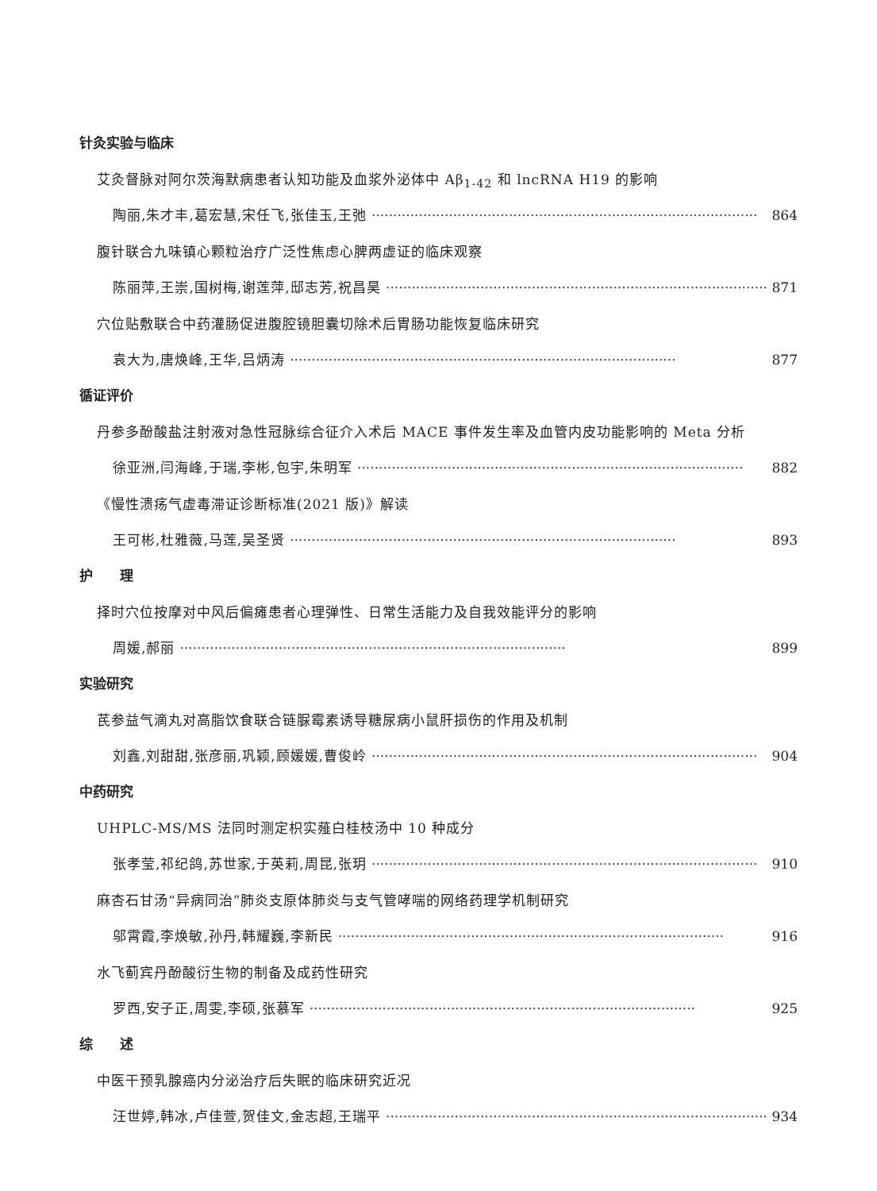针灸实验与临床
艾灸督脉对阿尔茨海默病患者认知功能及血浆外泌体中 Aβ<sub>1-42</sub> 和 lncRNA H19 的影响
陶丽,朱才丰,葛宏慧,宋任飞,张佳玉,王弛 ·························································································· 864
腹针联合九味镇心颗粒治疗广泛性焦虑心脾两虚证的临床观察
陈丽萍,王崇,国树梅,谢莲萍,邸志芳,祝昌昊 ·························································································· 871
穴位贴敷联合中药灌肠促进腹腔镜胆囊切除术后胃肠功能恢复临床研究
袁大为,唐焕峰,王华,吕炳涛 ·························································································· 877
循证评价
丹参多酚酸盐注射液对急性冠脉综合征介入术后 MACE 事件发生率及血管内皮功能影响的 Meta 分析
徐亚洲,闫海峰,于瑞,李彬,包宇,朱明军 ·························································································· 882
《慢性溃疡气虚毒滞证诊断标准(2021 版)》解读
王可彬,杜雅薇,马莲,吴圣贤 ·························································································· 893
护　　理
择时穴位按摩对中风后偏瘫患者心理弹性、日常生活能力及自我效能评分的影响
周媛,郝丽 ·························································································· 899
实验研究
芪参益气滴丸对高脂饮食联合链脲霉素诱导糖尿病小鼠肝损伤的作用及机制
刘鑫,刘甜甜,张彦丽,巩颖,顾媛媛,曹俊岭 ·························································································· 904
中药研究
UHPLC-MS/MS 法同时测定枳实薤白桂枝汤中 10 种成分
张孝莹,祁纪鸽,苏世家,于英莉,周昆,张玥 ·························································································· 910
麻杏石甘汤“异病同治”肺炎支原体肺炎与支气管哮喘的网络药理学机制研究
邬霄霞,李焕敏,孙丹,韩耀巍,李新民 ·························································································· 916
水飞蓟宾丹酚酸衍生物的制备及成药性研究
罗西,安子正,周雯,李硕,张慕军 ·························································································· 925
综　　述
中医干预乳腺癌内分泌治疗后失眠的临床研究近况
汪世婷,韩冰,卢佳萱,贺佳文,金志超,王瑞平 ·························································································· 934